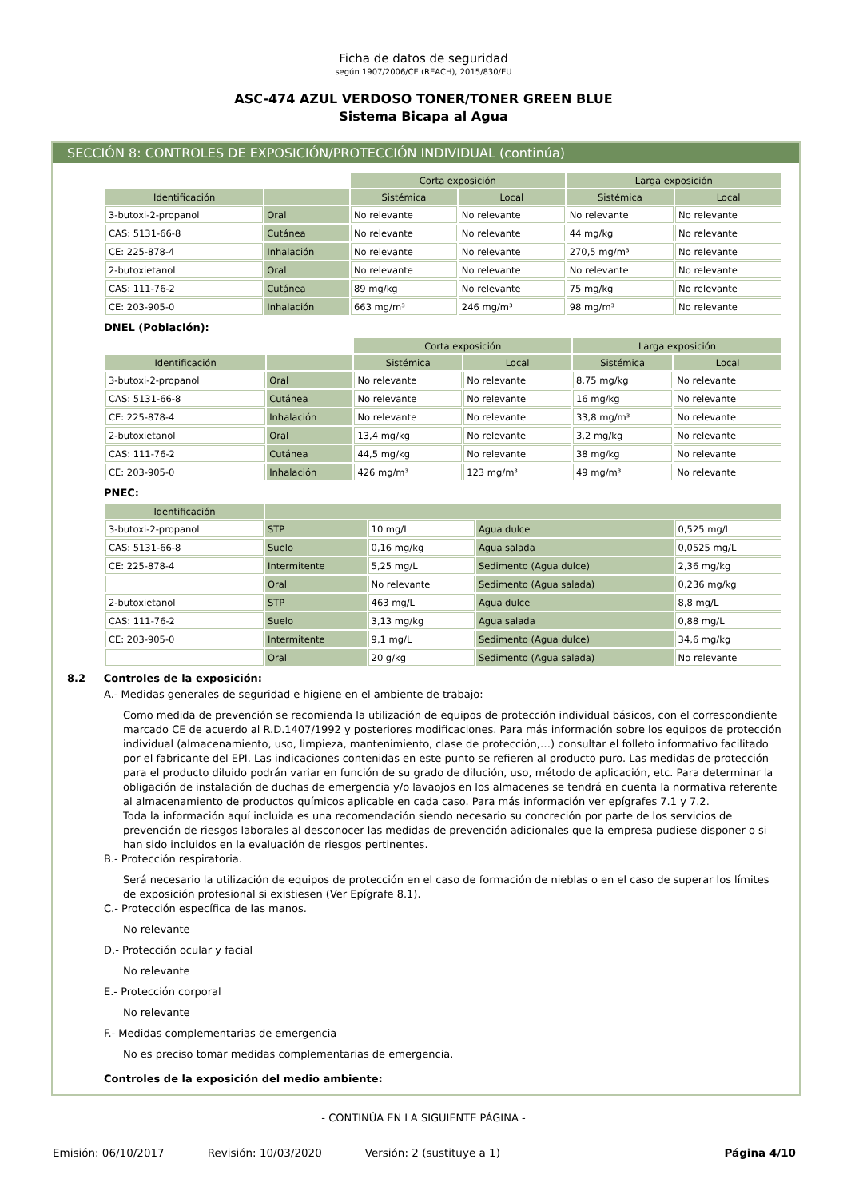Ficha de datos de seguridad
según 1907/2006/CE (REACH), 2015/830/EU
ASC-474 AZUL VERDOSO TONER/TONER GREEN BLUE
Sistema Bicapa al Agua
SECCIÓN 8: CONTROLES DE EXPOSICIÓN/PROTECCIÓN INDIVIDUAL (continúa)
| | | Corta exposición | | Larga exposición | |
| Identificación | | Sistémica | Local | Sistémica | Local |
| 3-butoxi-2-propanol | Oral | No relevante | No relevante | No relevante | No relevante |
| CAS: 5131-66-8 | Cutánea | No relevante | No relevante | 44 mg/kg | No relevante |
| CE: 225-878-4 | Inhalación | No relevante | No relevante | 270,5 mg/m³ | No relevante |
| 2-butoxietanol | Oral | No relevante | No relevante | No relevante | No relevante |
| CAS: 111-76-2 | Cutánea | 89 mg/kg | No relevante | 75 mg/kg | No relevante |
| CE: 203-905-0 | Inhalación | 663 mg/m³ | 246 mg/m³ | 98 mg/m³ | No relevante |
DNEL (Población):
| | | Corta exposición | | Larga exposición | |
| Identificación | | Sistémica | Local | Sistémica | Local |
| 3-butoxi-2-propanol | Oral | No relevante | No relevante | 8,75 mg/kg | No relevante |
| CAS: 5131-66-8 | Cutánea | No relevante | No relevante | 16 mg/kg | No relevante |
| CE: 225-878-4 | Inhalación | No relevante | No relevante | 33,8 mg/m³ | No relevante |
| 2-butoxietanol | Oral | 13,4 mg/kg | No relevante | 3,2 mg/kg | No relevante |
| CAS: 111-76-2 | Cutánea | 44,5 mg/kg | No relevante | 38 mg/kg | No relevante |
| CE: 203-905-0 | Inhalación | 426 mg/m³ | 123 mg/m³ | 49 mg/m³ | No relevante |
PNEC:
| Identificación | | | | |
| --- | --- | --- | --- | --- |
| 3-butoxi-2-propanol | STP | 10 mg/L | Agua dulce | 0,525 mg/L |
| CAS: 5131-66-8 | Suelo | 0,16 mg/kg | Agua salada | 0,0525 mg/L |
| CE: 225-878-4 | Intermitente | 5,25 mg/L | Sedimento (Agua dulce) | 2,36 mg/kg |
| | Oral | No relevante | Sedimento (Agua salada) | 0,236 mg/kg |
| 2-butoxietanol | STP | 463 mg/L | Agua dulce | 8,8 mg/L |
| CAS: 111-76-2 | Suelo | 3,13 mg/kg | Agua salada | 0,88 mg/L |
| CE: 203-905-0 | Intermitente | 9,1 mg/L | Sedimento (Agua dulce) | 34,6 mg/kg |
| | Oral | 20 g/kg | Sedimento (Agua salada) | No relevante |
8.2 Controles de la exposición:
A.- Medidas generales de seguridad e higiene en el ambiente de trabajo:
Como medida de prevención se recomienda la utilización de equipos de protección individual básicos, con el correspondiente marcado CE de acuerdo al R.D.1407/1992 y posteriores modificaciones. Para más información sobre los equipos de protección individual (almacenamiento, uso, limpieza, mantenimiento, clase de protección,…) consultar el folleto informativo facilitado por el fabricante del EPI. Las indicaciones contenidas en este punto se refieren al producto puro. Las medidas de protección para el producto diluido podrán variar en función de su grado de dilución, uso, método de aplicación, etc. Para determinar la obligación de instalación de duchas de emergencia y/o lavaojos en los almacenes se tendrá en cuenta la normativa referente al almacenamiento de productos químicos aplicable en cada caso. Para más información ver epígrafes 7.1 y 7.2.
Toda la información aquí incluida es una recomendación siendo necesario su concreción por parte de los servicios de prevención de riesgos laborales al desconocer las medidas de prevención adicionales que la empresa pudiese disponer o si han sido incluidos en la evaluación de riesgos pertinentes.
B.- Protección respiratoria.
Será necesario la utilización de equipos de protección en el caso de formación de nieblas o en el caso de superar los límites de exposición profesional si existiesen (Ver Epígrafe 8.1).
C.- Protección específica de las manos.
No relevante
D.- Protección ocular y facial
No relevante
E.- Protección corporal
No relevante
F.- Medidas complementarias de emergencia
No es preciso tomar medidas complementarias de emergencia.
Controles de la exposición del medio ambiente:
- CONTINÚA EN LA SIGUIENTE PÁGINA -
Emisión: 06/10/2017 Revisión: 10/03/2020 Versión: 2 (sustituye a 1) Página 4/10